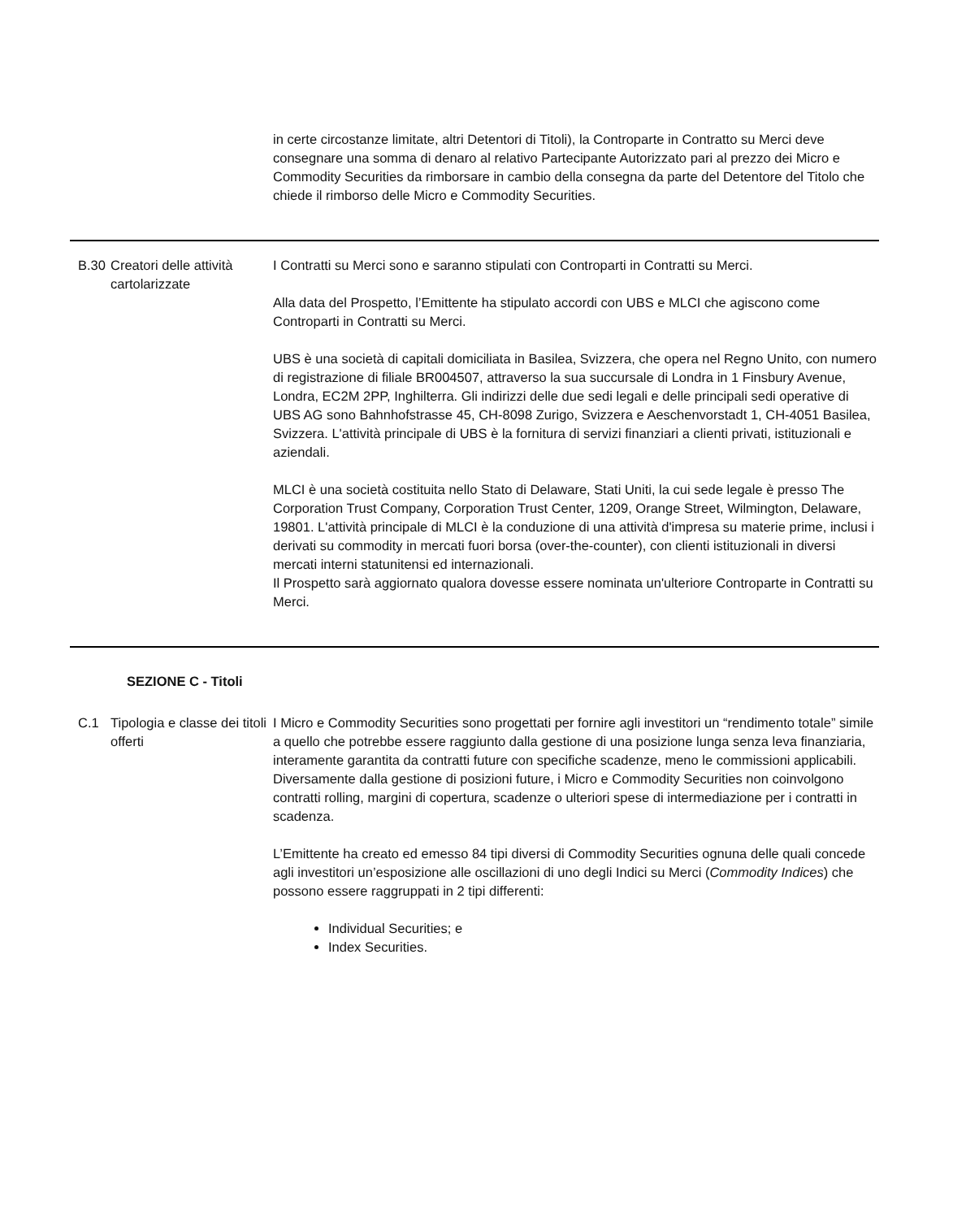| | | in certe circostanze limitate, altri Detentori di Titoli), la Controparte in Contratto su Merci deve consegnare una somma di denaro al relativo Partecipante Autorizzato pari al prezzo dei Micro e Commodity Securities da rimborsare in cambio della consegna da parte del Detentore del Titolo che chiede il rimborso delle Micro e Commodity Securities. |
| B.30 | Creatori delle attività cartolarizzate | I Contratti su Merci sono e saranno stipulati con Controparti in Contratti su Merci. Alla data del Prospetto, l’Emittente ha stipulato accordi con UBS e MLCI che agiscono come Controparti in Contratti su Merci. UBS è una società di capitali domiciliata in Basilea, Svizzera, che opera nel Regno Unito, con numero di registrazione di filiale BR004507, attraverso la sua succursale di Londra in 1 Finsbury Avenue, Londra, EC2M 2PP, Inghilterra. Gli indirizzi delle due sedi legali e delle principali sedi operative di UBS AG sono Bahnhofstrasse 45, CH-8098 Zurigo, Svizzera e Aeschenvorstadt 1, CH-4051 Basilea, Svizzera. L'attività principale di UBS è la fornitura di servizi finanziari a clienti privati, istituzionali e aziendali. MLCI è una società costituita nello Stato di Delaware, Stati Uniti, la cui sede legale è presso The Corporation Trust Company, Corporation Trust Center, 1209, Orange Street, Wilmington, Delaware, 19801. L'attività principale di MLCI è la conduzione di una attività d'impresa su materie prime, inclusi i derivati su commodity in mercati fuori borsa (over-the-counter), con clienti istituzionali in diversi mercati interni statunitensi ed internazionali. Il Prospetto sarà aggiornato qualora dovesse essere nominata un'ulteriore Controparte in Contratti su Merci. |
| SEZIONE C - Titoli | | |
| C.1 | Tipologia e classe dei titoli offerti | I Micro e Commodity Securities sono progettati per fornire agli investitori un “rendimento totale” simile a quello che potrebbe essere raggiunto dalla gestione di una posizione lunga senza leva finanziaria, interamente garantita da contratti future con specifiche scadenze, meno le commissioni applicabili. Diversamente dalla gestione di posizioni future, i Micro e Commodity Securities non coinvolgono contratti rolling, margini di copertura, scadenze o ulteriori spese di intermediazione per i contratti in scadenza. L’Emittente ha creato ed emesso 84 tipi diversi di Commodity Securities ognuna delle quali concede agli investitori un’esposizione alle oscillazioni di uno degli Indici su Merci ( Commodity Indices ) che possono essere raggruppati in 2 tipi differenti: Individual Securities; e Index Securities. |